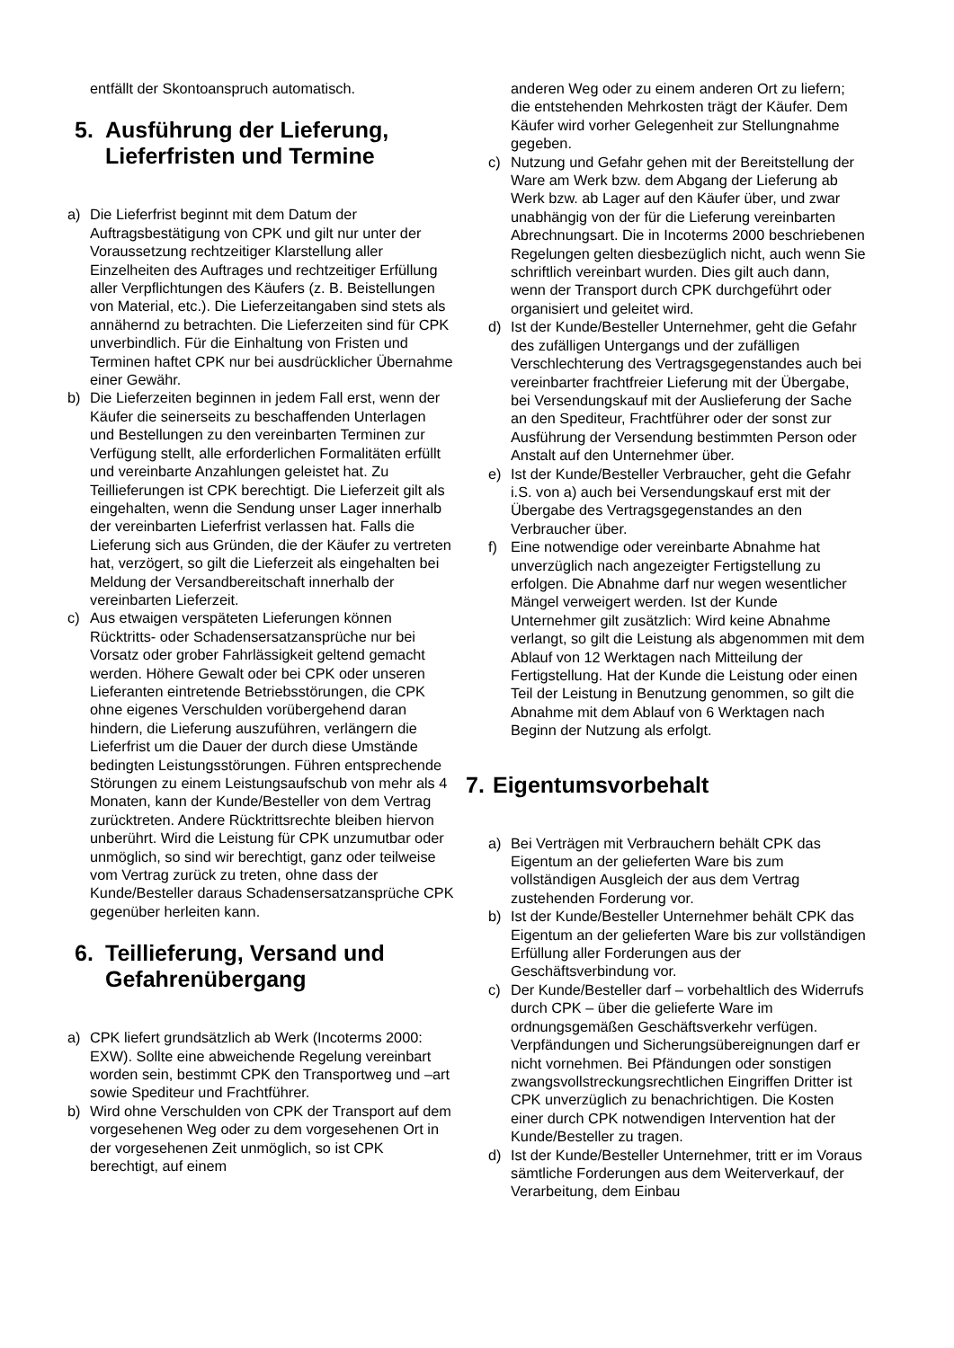entfällt der Skontoanspruch automatisch.
5. Ausführung der Lieferung, Lieferfristen und Termine
a) Die Lieferfrist beginnt mit dem Datum der Auftragsbestätigung von CPK und gilt nur unter der Voraussetzung rechtzeitiger Klarstellung aller Einzelheiten des Auftrages und rechtzeitiger Erfüllung aller Verpflichtungen des Käufers (z. B. Beistellungen von Material, etc.). Die Lieferzeitangaben sind stets als annähernd zu betrachten. Die Lieferzeiten sind für CPK unverbindlich. Für die Einhaltung von Fristen und Terminen haftet CPK nur bei ausdrücklicher Übernahme einer Gewähr.
b) Die Lieferzeiten beginnen in jedem Fall erst, wenn der Käufer die seinerseits zu beschaffenden Unterlagen und Bestellungen zu den vereinbarten Terminen zur Verfügung stellt, alle erforderlichen Formalitäten erfüllt und vereinbarte Anzahlungen geleistet hat. Zu Teillieferungen ist CPK berechtigt. Die Lieferzeit gilt als eingehalten, wenn die Sendung unser Lager innerhalb der vereinbarten Lieferfrist verlassen hat. Falls die Lieferung sich aus Gründen, die der Käufer zu vertreten hat, verzögert, so gilt die Lieferzeit als eingehalten bei Meldung der Versandbereitschaft innerhalb der vereinbarten Lieferzeit.
c) Aus etwaigen verspäteten Lieferungen können Rücktritts- oder Schadensersatzansprüche nur bei Vorsatz oder grober Fahrlässigkeit geltend gemacht werden. Höhere Gewalt oder bei CPK oder unseren Lieferanten eintretende Betriebsstörungen, die CPK ohne eigenes Verschulden vorübergehend daran hindern, die Lieferung auszuführen, verlängern die Lieferfrist um die Dauer der durch diese Umstände bedingten Leistungsstörungen. Führen entsprechende Störungen zu einem Leistungsaufschub von mehr als 4 Monaten, kann der Kunde/Besteller von dem Vertrag zurücktreten. Andere Rücktrittsrechte bleiben hiervon unberührt. Wird die Leistung für CPK unzumutbar oder unmöglich, so sind wir berechtigt, ganz oder teilweise vom Vertrag zurück zu treten, ohne dass der Kunde/Besteller daraus Schadensersatzansprüche CPK gegenüber herleiten kann.
6. Teillieferung, Versand und Gefahrenübergang
a) CPK liefert grundsätzlich ab Werk (Incoterms 2000: EXW). Sollte eine abweichende Regelung vereinbart worden sein, bestimmt CPK den Transportweg und –art sowie Spediteur und Frachtführer.
b) Wird ohne Verschulden von CPK der Transport auf dem vorgesehenen Weg oder zu dem vorgesehenen Ort in der vorgesehenen Zeit unmöglich, so ist CPK berechtigt, auf einem
anderen Weg oder zu einem anderen Ort zu liefern; die entstehenden Mehrkosten trägt der Käufer. Dem Käufer wird vorher Gelegenheit zur Stellungnahme gegeben.
c) Nutzung und Gefahr gehen mit der Bereitstellung der Ware am Werk bzw. dem Abgang der Lieferung ab Werk bzw. ab Lager auf den Käufer über, und zwar unabhängig von der für die Lieferung vereinbarten Abrechnungsart. Die in Incoterms 2000 beschriebenen Regelungen gelten diesbezüglich nicht, auch wenn Sie schriftlich vereinbart wurden. Dies gilt auch dann, wenn der Transport durch CPK durchgeführt oder organisiert und geleitet wird.
d) Ist der Kunde/Besteller Unternehmer, geht die Gefahr des zufälligen Untergangs und der zufälligen Verschlechterung des Vertragsgegenstandes auch bei vereinbarter frachtfreier Lieferung mit der Übergabe, bei Versendungskauf mit der Auslieferung der Sache an den Spediteur, Frachtführer oder der sonst zur Ausführung der Versendung bestimmten Person oder Anstalt auf den Unternehmer über.
e) Ist der Kunde/Besteller Verbraucher, geht die Gefahr i.S. von a) auch bei Versendungskauf erst mit der Übergabe des Vertragsgegenstandes an den Verbraucher über.
f) Eine notwendige oder vereinbarte Abnahme hat unverzüglich nach angezeigter Fertigstellung zu erfolgen. Die Abnahme darf nur wegen wesentlicher Mängel verweigert werden. Ist der Kunde Unternehmer gilt zusätzlich: Wird keine Abnahme verlangt, so gilt die Leistung als abgenommen mit dem Ablauf von 12 Werktagen nach Mitteilung der Fertigstellung. Hat der Kunde die Leistung oder einen Teil der Leistung in Benutzung genommen, so gilt die Abnahme mit dem Ablauf von 6 Werktagen nach Beginn der Nutzung als erfolgt.
7. Eigentumsvorbehalt
a) Bei Verträgen mit Verbrauchern behält CPK das Eigentum an der gelieferten Ware bis zum vollständigen Ausgleich der aus dem Vertrag zustehenden Forderung vor.
b) Ist der Kunde/Besteller Unternehmer behält CPK das Eigentum an der gelieferten Ware bis zur vollständigen Erfüllung aller Forderungen aus der Geschäftsverbindung vor.
c) Der Kunde/Besteller darf – vorbehaltlich des Widerrufs durch CPK – über die gelieferte Ware im ordnungsgemäßen Geschäftsverkehr verfügen. Verpfändungen und Sicherungsübereignungen darf er nicht vornehmen. Bei Pfändungen oder sonstigen zwangsvollstreckungsrechtlichen Eingriffen Dritter ist CPK unverzüglich zu benachrichtigen. Die Kosten einer durch CPK notwendigen Intervention hat der Kunde/Besteller zu tragen.
d) Ist der Kunde/Besteller Unternehmer, tritt er im Voraus sämtliche Forderungen aus dem Weiterverkauf, der Verarbeitung, dem Einbau